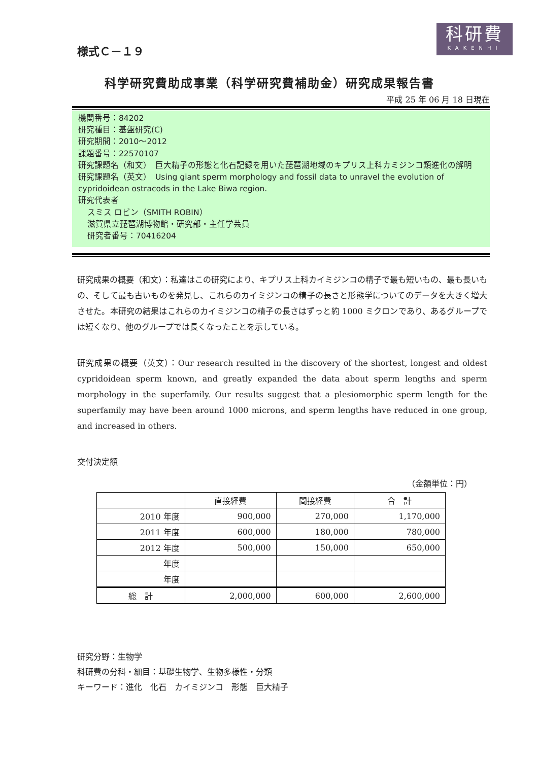様式Ｃ－１９
科研費
KAKENHI
科学研究費助成事業（科学研究費補助金）研究成果報告書
平成 25 年 06 月 18 日現在
機関番号：84202
研究種目：基盤研究(C)
研究期間：2010～2012
課題番号：22570107
研究課題名（和文）　巨大精子の形態と化石記録を用いた琵琶湖地域のキプリス上科カミジンコ類進化の解明
研究課題名（英文）　Using giant sperm morphology and fossil data to unravel the evolution of cypridoidean ostracods in the Lake Biwa region.
研究代表者
スミス ロビン（SMITH ROBIN）
滋賀県立琵琶湖博物館・研究部・主任学芸員
研究者番号：70416204
研究成果の概要（和文）：私達はこの研究により、キプリス上科カイミジンコの精子で最も短いもの、最も長いもの、そして最も古いものを発見し、これらのカイミジンコの精子の長さと形態学についてのデータを大きく増大させた。本研究の結果はこれらのカイミジンコの精子の長さはずっと約 1000 ミクロンであり、あるグループでは短くなり、他のグループでは長くなったことを示している。
研究成果の概要（英文）：Our research resulted in the discovery of the shortest, longest and oldest cypridoidean sperm known, and greatly expanded the data about sperm lengths and sperm morphology in the superfamily. Our results suggest that a plesiomorphic sperm length for the superfamily may have been around 1000 microns, and sperm lengths have reduced in one group, and increased in others.
交付決定額
（金額単位：円）
| | 直接経費 | 間接経費 | 合 計 |
| --- | --- | --- | --- |
| 2010 年度 | 900,000 | 270,000 | 1,170,000 |
| 2011 年度 | 600,000 | 180,000 | 780,000 |
| 2012 年度 | 500,000 | 150,000 | 650,000 |
| 年度 | | | |
| 年度 | | | |
| 総 計 | 2,000,000 | 600,000 | 2,600,000 |
研究分野：生物学
科研費の分科・細目：基礎生物学、生物多様性・分類
キーワード：進化　化石　カイミジンコ　形態　巨大精子